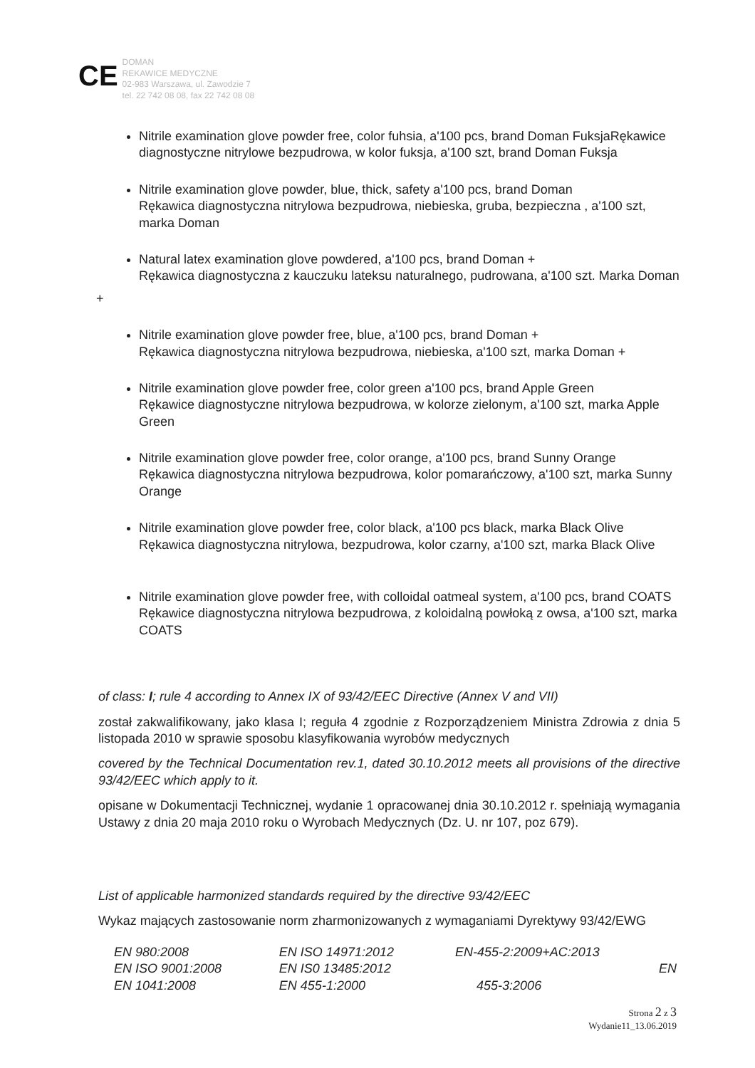CE DOMAN
REKAWICE MEDYCZNE
02-983 Warszawa, ul. Zawodzie 7
tel. 22 742 08 08, fax 22 742 08 08
Nitrile examination glove powder free, color fuhsia, a'100 pcs, brand Doman FuksjaRękawice diagnostyczne nitrylowe bezpudrowa, w kolor fuksja, a'100 szt, brand Doman Fuksja
Nitrile examination glove powder, blue, thick, safety a'100 pcs, brand Doman
Rękawica diagnostyczna nitrylowa bezpudrowa, niebieska, gruba, bezpieczna , a'100 szt, marka Doman
Natural latex examination glove powdered, a'100 pcs, brand Doman +
Rękawica diagnostyczna z kauczuku lateksu naturalnego, pudrowana, a'100 szt. Marka Doman
+
Nitrile examination glove powder free, blue, a'100 pcs, brand Doman +
Rękawica diagnostyczna nitrylowa bezpudrowa, niebieska, a'100 szt, marka Doman +
Nitrile examination glove powder free, color green a'100 pcs, brand Apple Green
Rękawice diagnostyczne nitrylowa bezpudrowa, w kolorze zielonym, a'100 szt, marka Apple Green
Nitrile examination glove powder free, color orange, a'100 pcs, brand Sunny Orange
Rękawica diagnostyczna nitrylowa bezpudrowa, kolor pomarańczowy, a'100 szt, marka Sunny Orange
Nitrile examination glove powder free, color black, a'100 pcs black, marka Black Olive
Rękawica diagnostyczna nitrylowa, bezpudrowa, kolor czarny, a'100 szt, marka Black Olive
Nitrile examination glove powder free, with colloidal oatmeal system, a'100 pcs, brand COATS
Rękawice diagnostyczna nitrylowa bezpudrowa, z koloidalną powłoką z owsa, a'100 szt, marka COATS
of class: I; rule 4 according to Annex IX of 93/42/EEC Directive (Annex V and VII)
został zakwalifikowany, jako klasa I; reguła 4 zgodnie z Rozporządzeniem Ministra Zdrowia z dnia 5 listopada 2010 w sprawie sposobu klasyfikowania wyrobów medycznych
covered by the Technical Documentation rev.1, dated 30.10.2012 meets all provisions of the directive 93/42/EEC which apply to it.
opisane w Dokumentacji Technicznej, wydanie 1 opracowanej dnia 30.10.2012 r. spełniają wymagania Ustawy z dnia 20 maja 2010 roku o Wyrobach Medycznych (Dz. U. nr 107, poz 679).
List of applicable harmonized standards required by the directive 93/42/EEC
Wykaz mających zastosowanie norm zharmonizowanych z wymaganiami Dyrektywy 93/42/EWG
| EN 980:2008 | EN ISO 14971:2012 | EN-455-2:2009+AC:2013 |
| EN ISO 9001:2008 | EN IS0 13485:2012 | EN |
| EN 1041:2008 | EN 455-1:2000 | 455-3:2006 |
Strona 2 z 3
Wydanie11_13.06.2019